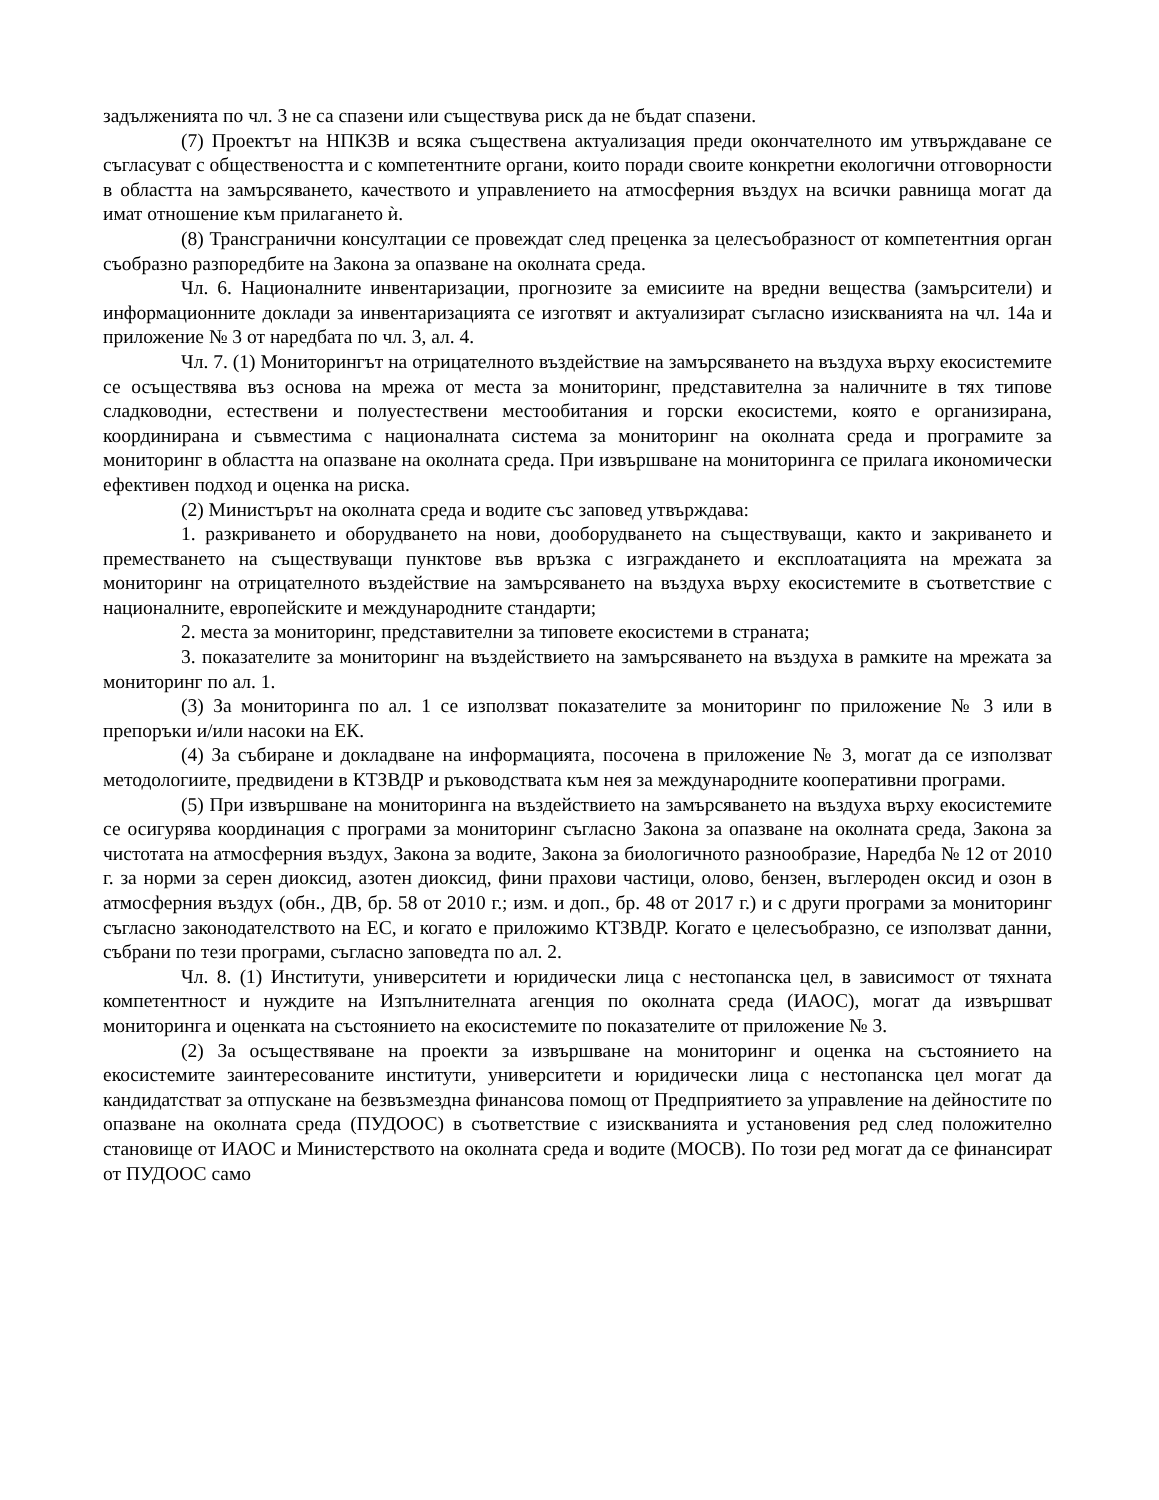задълженията по чл. 3 не са спазени или съществува риск да не бъдат спазени.
(7) Проектът на НПКЗВ и всяка съществена актуализация преди окончателното им утвърждаване се съгласуват с обществеността и с компетентните органи, които поради своите конкретни екологични отговорности в областта на замърсяването, качеството и управлението на атмосферния въздух на всички равнища могат да имат отношение към прилагането ѝ.
(8) Трансгранични консултации се провеждат след преценка за целесъобразност от компетентния орган съобразно разпоредбите на Закона за опазване на околната среда.
Чл. 6. Националните инвентаризации, прогнозите за емисиите на вредни вещества (замърсители) и информационните доклади за инвентаризацията се изготвят и актуализират съгласно изискванията на чл. 14а и приложение № 3 от наредбата по чл. 3, ал. 4.
Чл. 7. (1) Мониторингът на отрицателното въздействие на замърсяването на въздуха върху екосистемите се осъществява въз основа на мрежа от места за мониторинг, представителна за наличните в тях типове сладководни, естествени и полуестествени местообитания и горски екосистеми, която е организирана, координирана и съвместима с националната система за мониторинг на околната среда и програмите за мониторинг в областта на опазване на околната среда. При извършване на мониторинга се прилага икономически ефективен подход и оценка на риска.
(2) Министърът на околната среда и водите със заповед утвърждава:
1. разкриването и оборудването на нови, дооборудването на съществуващи, както и закриването и преместването на съществуващи пунктове във връзка с изграждането и експлоатацията на мрежата за мониторинг на отрицателното въздействие на замърсяването на въздуха върху екосистемите в съответствие с националните, европейските и международните стандарти;
2. места за мониторинг, представителни за типовете екосистеми в страната;
3. показателите за мониторинг на въздействието на замърсяването на въздуха в рамките на мрежата за мониторинг по ал. 1.
(3) За мониторинга по ал. 1 се използват показателите за мониторинг по приложение № 3 или в препоръки и/или насоки на ЕК.
(4) За събиране и докладване на информацията, посочена в приложение № 3, могат да се използват методологиите, предвидени в КТЗВДР и ръководствата към нея за международните кооперативни програми.
(5) При извършване на мониторинга на въздействието на замърсяването на въздуха върху екосистемите се осигурява координация с програми за мониторинг съгласно Закона за опазване на околната среда, Закона за чистотата на атмосферния въздух, Закона за водите, Закона за биологичното разнообразие, Наредба № 12 от 2010 г. за норми за серен диоксид, азотен диоксид, фини прахови частици, олово, бензен, въглероден оксид и озон в атмосферния въздух (обн., ДВ, бр. 58 от 2010 г.; изм. и доп., бр. 48 от 2017 г.) и с други програми за мониторинг съгласно законодателството на ЕС, и когато е приложимо КТЗВДР. Когато е целесъобразно, се използват данни, събрани по тези програми, съгласно заповедта по ал. 2.
Чл. 8. (1) Институти, университети и юридически лица с нестопанска цел, в зависимост от тяхната компетентност и нуждите на Изпълнителната агенция по околната среда (ИАОС), могат да извършват мониторинга и оценката на състоянието на екосистемите по показателите от приложение № 3.
(2) За осъществяване на проекти за извършване на мониторинг и оценка на състоянието на екосистемите заинтересованите институти, университети и юридически лица с нестопанска цел могат да кандидатстват за отпускане на безвъзмездна финансова помощ от Предприятието за управление на дейностите по опазване на околната среда (ПУДООС) в съответствие с изискванията и установения ред след положително становище от ИАОС и Министерството на околната среда и водите (МОСВ). По този ред могат да се финансират от ПУДООС само